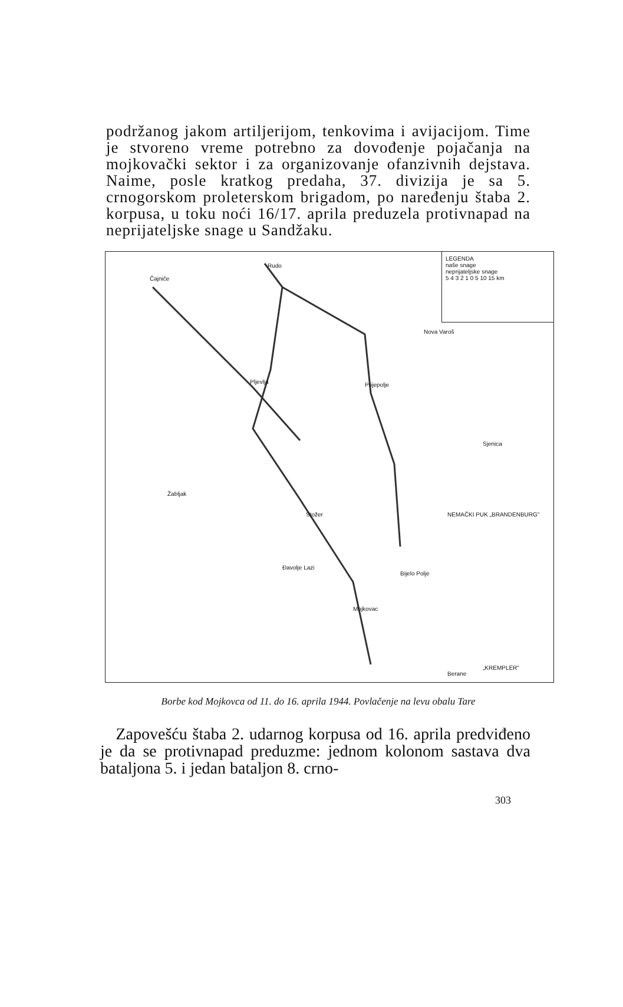podržanog jakom artiljerijom, tenkovima i avijacijom. Time je stvoreno vreme potrebno za dovođenje pojačanja na mojkovački sektor i za organizovanje ofanzivnih dejstava. Naime, posle kratkog predaha, 37. divizija je sa 5. crnogorskom proleterskom brigadom, po naređenju štaba 2. korpusa, u toku noći 16/17. aprila preduzela protivnapad na neprijateljske snage u Sandžaku.
LEGENDA
naše snage
neprijateljske snage
5 4 3 2 1 0 5 10 15 km
Čajniče
Rudo
Pljevlja Prijepolje
Nova Varoš
Stožer
Đavolje Lazi
Mojkovac
Bijelo Polje
Berane
Žabljak
Sjenica
NEMAČKI PUK „BRANDENBURG"
„KREMPLER"
Borbe kod Mojkovca od 11. do 16. aprila 1944. Povlačenje na levu obalu Tare
Zapovešću štaba 2. udarnog korpusa od 16. aprila predviđeno je da se protivnapad preduzme: jednom kolonom sastava dva bataljona 5. i jedan bataljon 8. crno-
303